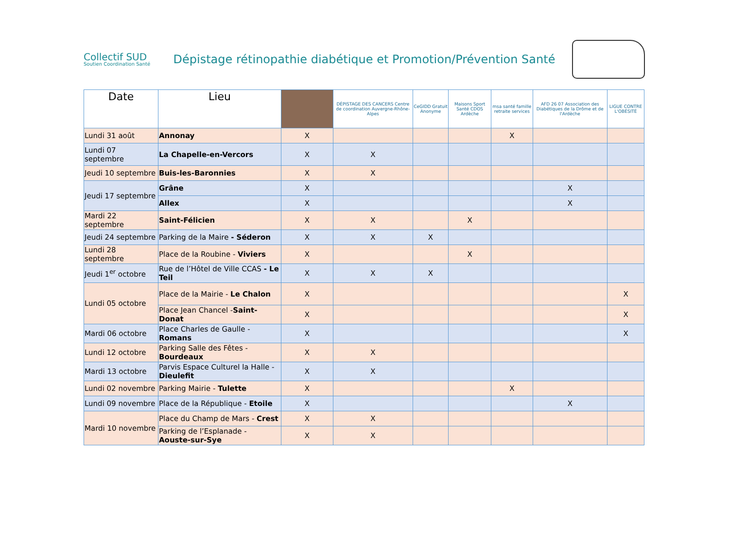Collectif SUD
Soutien Coordination Santé
Dépistage rétinopathie diabétique et Promotion/Prévention Santé
| Date | Lieu | | DÉPISTAGE DES CANCERS Centre de coordination Auvergne-Rhône-Alpes | CeGIDD Gratuit Anonyme | Maisons Sport Santé CDOS Ardèche | msa santé famille retraite services | AFD 26 07 Association des Diabétiques de la Drôme et de l'Ardèche | LIGUE CONTRE L'OBÉSITÉ |
| --- | --- | --- | --- | --- | --- | --- | --- | --- |
| Lundi 31 août | Annonay | X | | | | X | | |
| Lundi 07 septembre | La Chapelle-en-Vercors | X | X | | | | | |
| Jeudi 10 septembre | Buis-les-Baronnies | X | X | | | | | |
| Jeudi 17 septembre | Grâne | X | | | | | X | |
| | Allex | X | | | | | X | |
| Mardi 22 septembre | Saint-Félicien | X | X | | X | | | |
| Jeudi 24 septembre | Parking de la Maire - Séderon | X | X | X | | | | |
| Lundi 28 septembre | Place de la Roubine - Viviers | X | | | X | | | |
| Jeudi 1<sup>er</sup> octobre | Rue de l’Hôtel de Ville CCAS - Le Teil | X | X | X | | | | |
| Lundi 05 octobre | Place de la Mairie - Le Chalon | X | | | | | | X |
| | Place Jean Chancel - Saint-Donat | X | | | | | | X |
| Mardi 06 octobre | Place Charles de Gaulle - Romans | X | | | | | | X |
| Lundi 12 octobre | Parking Salle des Fêtes - Bourdeaux | X | X | | | | | |
| Mardi 13 octobre | Parvis Espace Culturel la Halle - Dieulefit | X | X | | | | | |
| Lundi 02 novembre | Parking Mairie - Tulette | X | | | | X | | |
| Lundi 09 novembre | Place de la République - Etoile | X | | | | | X | |
| Mardi 10 novembre | Place du Champ de Mars - Crest | X | X | | | | | |
| | Parking de l’Esplanade - Aouste-sur-Sye | X | X | | | | | |